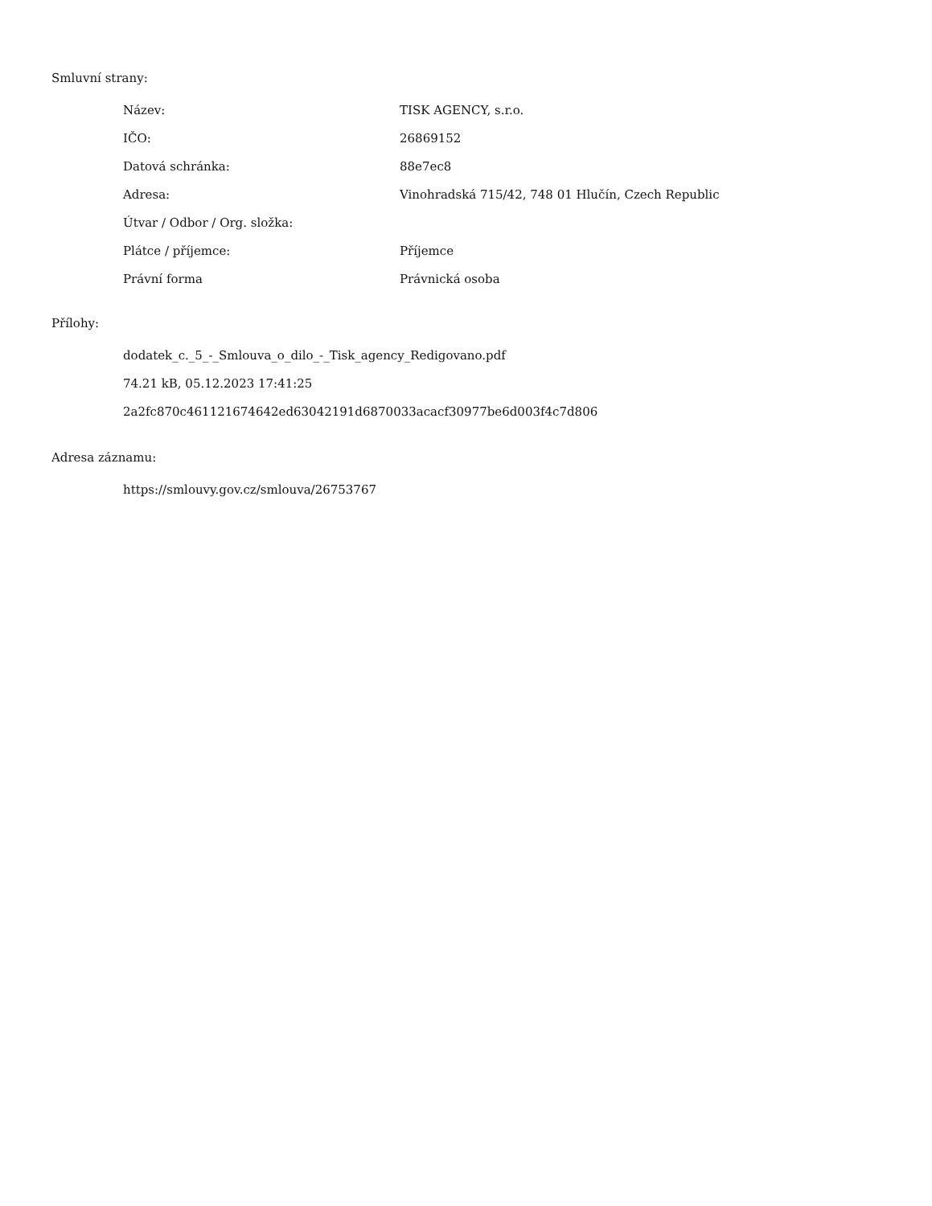Smluvní strany:
| Název: | TISK AGENCY, s.r.o. |
| IČO: | 26869152 |
| Datová schránka: | 88e7ec8 |
| Adresa: | Vinohradská 715/42, 748 01 Hlučín, Czech Republic |
| Útvar / Odbor / Org. složka: | |
| Plátce / příjemce: | Příjemce |
| Právní forma | Právnická osoba |
Přílohy:
dodatek_c._5_-_Smlouva_o_dilo_-_Tisk_agency_Redigovano.pdf
74.21 kB, 05.12.2023 17:41:25
2a2fc870c461121674642ed63042191d6870033acacf30977be6d003f4c7d806
Adresa záznamu:
https://smlouvy.gov.cz/smlouva/26753767